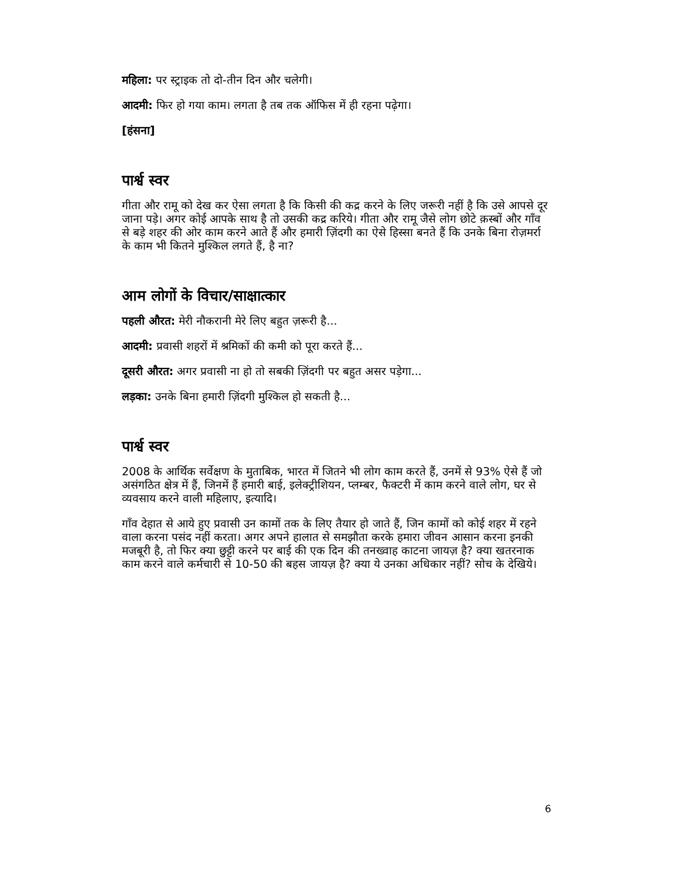महिला: पर स्ट्राइक तो दो-तीन दिन और चलेगी।
आदमी: फिर हो गया काम। लगता है तब तक ऑफिस में ही रहना पढ़ेगा।
[हंसना]
पार्श्व स्वर
गीता और रामू को देख कर ऐसा लगता है कि किसी की कद्र करने के लिए जरूरी नहीं है कि उसे आपसे दूर जाना पड़े। अगर कोई आपके साथ है तो उसकी कद्र करिये। गीता और रामू जैसे लोग छोटे क़स्बों और गाँव से बड़े शहर की ओर काम करने आते हैं और हमारी ज़िंदगी का ऐसे हिस्सा बनते हैं कि उनके बिना रोज़मर्रा के काम भी कितने मुश्किल लगते हैं, है ना?
आम लोगों के विचार/साक्षात्कार
पहली औरत: मेरी नौकरानी मेरे लिए बहुत ज़रूरी है...
आदमी: प्रवासी शहरों में श्रमिकों की कमी को पूरा करते हैं...
दूसरी औरत: अगर प्रवासी ना हो तो सबकी ज़िंदगी पर बहुत असर पड़ेगा...
लड़का: उनके बिना हमारी ज़िंदगी मुश्किल हो सकती है...
पार्श्व स्वर
2008 के आर्थिक सर्वेक्षण के मुताबिक, भारत में जितने भी लोग काम करते हैं, उनमें से 93% ऐसे हैं जो असंगठित क्षेत्र में हैं, जिनमें हैं हमारी बाई, इलेक्ट्रीशियन, प्लम्बर, फैक्टरी में काम करने वाले लोग, घर से व्यवसाय करने वाली महिलाए, इत्यादि।
गाँव देहात से आये हुए प्रवासी उन कामों तक के लिए तैयार हो जाते हैं, जिन कामों को कोई शहर में रहने वाला करना पसंद नहीं करता। अगर अपने हालात से समझौता करके हमारा जीवन आसान करना इनकी मजबूरी है, तो फिर क्या छुट्टी करने पर बाई की एक दिन की तनख्वाह काटना जायज़ है? क्या खतरनाक काम करने वाले कर्मचारी से 10-50 की बहस जायज़ है? क्या ये उनका अधिकार नहीं? सोच के देखिये।
6